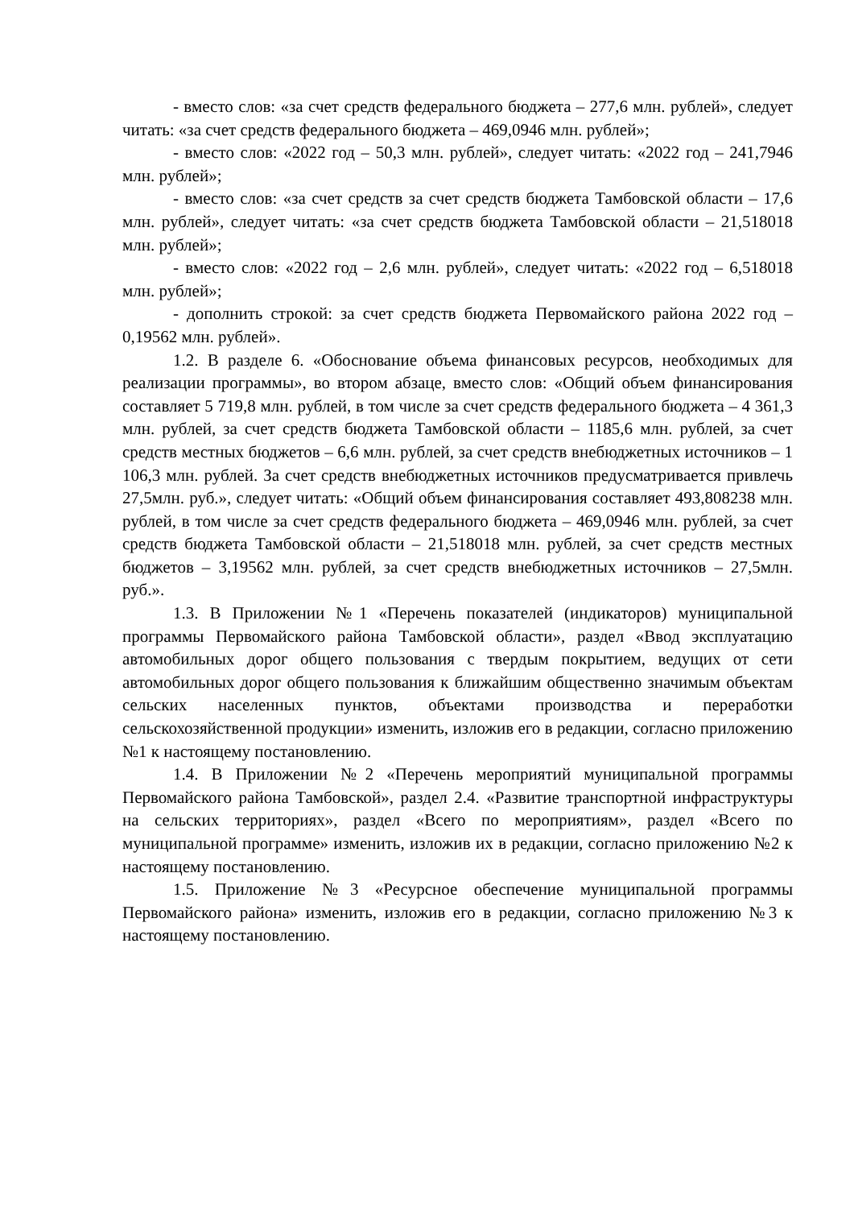- вместо слов: «за счет средств федерального бюджета – 277,6 млн. рублей», следует читать: «за счет средств федерального бюджета – 469,0946 млн. рублей»;
- вместо слов: «2022 год – 50,3 млн. рублей», следует читать: «2022 год – 241,7946 млн. рублей»;
- вместо слов: «за счет средств за счет средств бюджета Тамбовской области – 17,6 млн. рублей», следует читать: «за счет средств бюджета Тамбовской области – 21,518018 млн. рублей»;
- вместо слов: «2022 год – 2,6 млн. рублей», следует читать: «2022 год – 6,518018 млн. рублей»;
- дополнить строкой: за счет средств бюджета Первомайского района 2022 год – 0,19562 млн. рублей».
1.2. В разделе 6. «Обоснование объема финансовых ресурсов, необходимых для реализации программы», во втором абзаце, вместо слов: «Общий объем финансирования составляет 5 719,8 млн. рублей, в том числе за счет средств федерального бюджета – 4 361,3 млн. рублей, за счет средств бюджета Тамбовской области – 1185,6 млн. рублей, за счет средств местных бюджетов – 6,6 млн. рублей, за счет средств внебюджетных источников – 1 106,3 млн. рублей. За счет средств внебюджетных источников предусматривается привлечь 27,5млн. руб.», следует читать: «Общий объем финансирования составляет 493,808238 млн. рублей, в том числе за счет средств федерального бюджета – 469,0946 млн. рублей, за счет средств бюджета Тамбовской области – 21,518018 млн. рублей, за счет средств местных бюджетов – 3,19562 млн. рублей, за счет средств внебюджетных источников – 27,5млн. руб.».
1.3. В Приложении №1 «Перечень показателей (индикаторов) муниципальной программы Первомайского района Тамбовской области», раздел «Ввод эксплуатацию автомобильных дорог общего пользования с твердым покрытием, ведущих от сети автомобильных дорог общего пользования к ближайшим общественно значимым объектам сельских населенных пунктов, объектами производства и переработки сельскохозяйственной продукции» изменить, изложив его в редакции, согласно приложению №1 к настоящему постановлению.
1.4. В Приложении №2 «Перечень мероприятий муниципальной программы Первомайского района Тамбовской», раздел 2.4. «Развитие транспортной инфраструктуры на сельских территориях», раздел «Всего по мероприятиям», раздел «Всего по муниципальной программе» изменить, изложив их в редакции, согласно приложению №2 к настоящему постановлению.
1.5. Приложение №3 «Ресурсное обеспечение муниципальной программы Первомайского района» изменить, изложив его в редакции, согласно приложению №3 к настоящему постановлению.